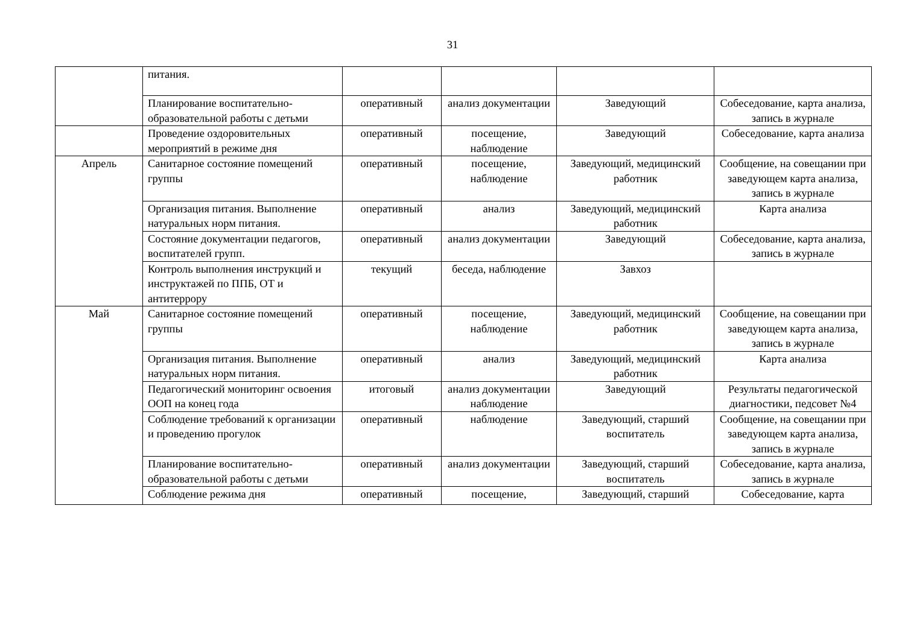31
| | питания. | | | | |
| | Планирование воспитательно-образовательной работы с детьми | оперативный | анализ документации | Заведующий | Собеседование, карта анализа, запись в журнале |
| | Проведение оздоровительных мероприятий в режиме дня | оперативный | посещение, наблюдение | Заведующий | Собеседование, карта анализа |
| Апрель | Санитарное состояние помещений группы | оперативный | посещение, наблюдение | Заведующий, медицинский работник | Сообщение, на совещании при заведующем карта анализа, запись в журнале |
| | Организация питания. Выполнение натуральных норм питания. | оперативный | анализ | Заведующий, медицинский работник | Карта анализа |
| | Состояние документации педагогов, воспитателей групп. | оперативный | анализ документации | Заведующий | Собеседование, карта анализа, запись в журнале |
| | Контроль выполнения инструкций и инструктажей по ППБ, ОТ и антитеррору | текущий | беседа, наблюдение | Завхоз | |
| Май | Санитарное состояние помещений группы | оперативный | посещение, наблюдение | Заведующий, медицинский работник | Сообщение, на совещании при заведующем карта анализа, запись в журнале |
| | Организация питания. Выполнение натуральных норм питания. | оперативный | анализ | Заведующий, медицинский работник | Карта анализа |
| | Педагогический мониторинг освоения ООП на конец года | итоговый | анализ документации наблюдение | Заведующий | Результаты педагогической диагностики, педсовет №4 |
| | Соблюдение требований к организации и проведению прогулок | оперативный | наблюдение | Заведующий, старший воспитатель | Сообщение, на совещании при заведующем карта анализа, запись в журнале |
| | Планирование воспитательно-образовательной работы с детьми | оперативный | анализ документации | Заведующий, старший воспитатель | Собеседование, карта анализа, запись в журнале |
| | Соблюдение режима дня | оперативный | посещение, | Заведующий, старший | Собеседование, карта |